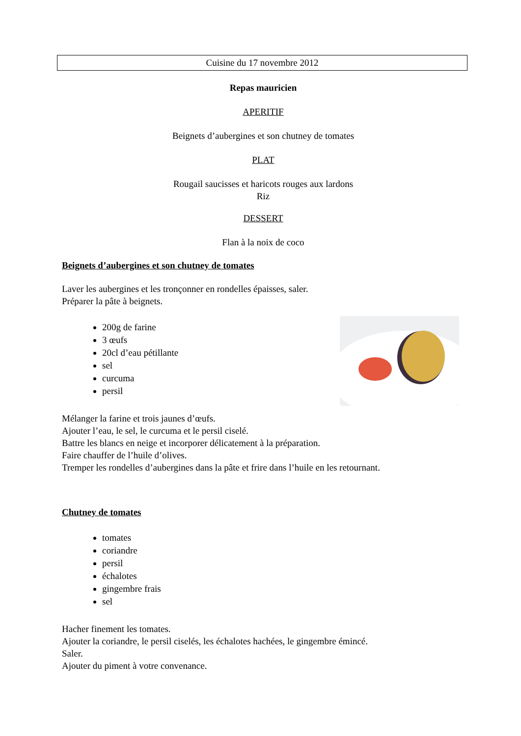Cuisine du 17 novembre 2012
Repas mauricien
APERITIF
Beignets d’aubergines et son chutney de tomates
PLAT
Rougail saucisses et haricots rouges aux lardons
Riz
DESSERT
Flan à la noix de coco
Beignets d’aubergines et son chutney de tomates
Laver les aubergines et les tronçonner en rondelles épaisses, saler.
Préparer la pâte à beignets.
200g de farine
3 œufs
20cl d’eau pétillante
sel
curcuma
persil
Mélanger la farine et trois jaunes d’œufs.
Ajouter l’eau, le sel, le curcuma et le persil ciselé.
Battre les blancs en neige et incorporer délicatement à la préparation.
Faire chauffer de l’huile d’olives.
Tremper les rondelles d’aubergines dans la pâte et frire dans l’huile en les retournant.
Chutney de tomates
tomates
coriandre
persil
échalotes
gingembre frais
sel
Hacher finement les tomates.
Ajouter la coriandre, le persil ciselés, les échalotes hachées, le gingembre émincé.
Saler.
Ajouter du piment à votre convenance.